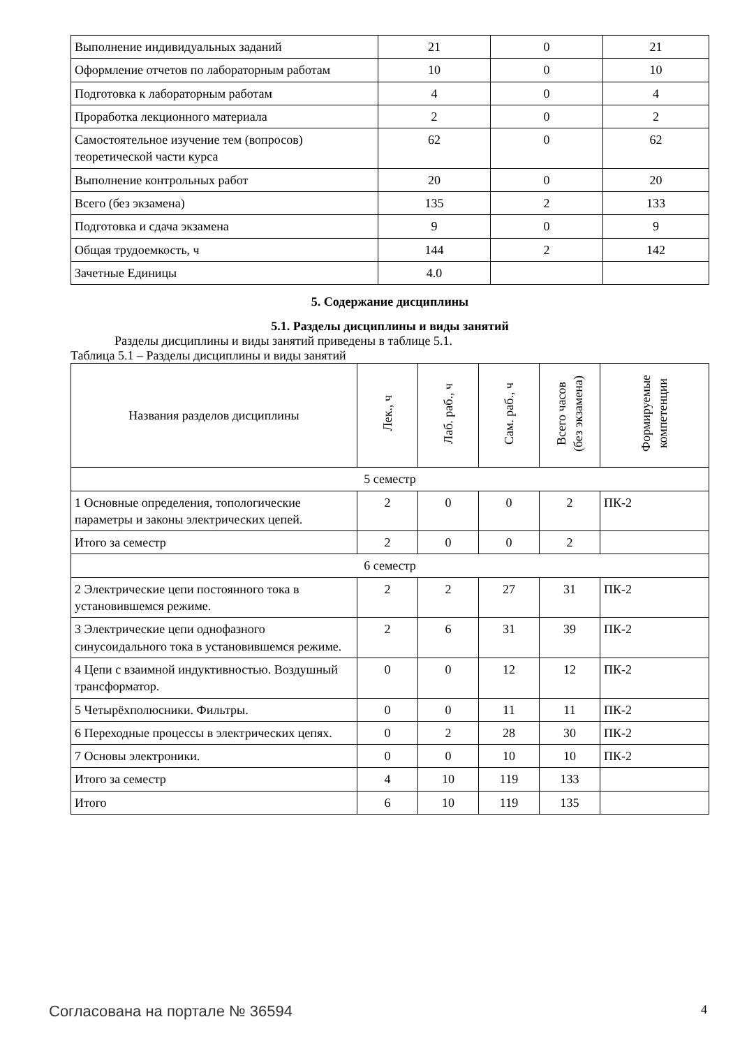| Выполнение индивидуальных заданий | 21 | 0 | 21 |
| Оформление отчетов по лабораторным работам | 10 | 0 | 10 |
| Подготовка к лабораторным работам | 4 | 0 | 4 |
| Проработка лекционного материала | 2 | 0 | 2 |
| Самостоятельное изучение тем (вопросов) теоретической части курса | 62 | 0 | 62 |
| Выполнение контрольных работ | 20 | 0 | 20 |
| Всего (без экзамена) | 135 | 2 | 133 |
| Подготовка и сдача экзамена | 9 | 0 | 9 |
| Общая трудоемкость, ч | 144 | 2 | 142 |
| Зачетные Единицы | 4.0 | | |
5. Содержание дисциплины
5.1. Разделы дисциплины и виды занятий
Разделы дисциплины и виды занятий приведены в таблице 5.1.
Таблица 5.1 – Разделы дисциплины и виды занятий
| Названия разделов дисциплины | Лек., ч | Лаб. раб., ч | Сам. раб., ч | Всего часов (без экзамена) | Формируемые компетенции |
| --- | --- | --- | --- | --- | --- |
| 5 семестр | | | | | |
| 1 Основные определения, топологические параметры и законы электрических цепей. | 2 | 0 | 0 | 2 | ПК-2 |
| Итого за семестр | 2 | 0 | 0 | 2 | |
| 6 семестр | | | | | |
| 2 Электрические цепи постоянного тока в установившемся режиме. | 2 | 2 | 27 | 31 | ПК-2 |
| 3 Электрические цепи однофазного синусоидального тока в установившемся режиме. | 2 | 6 | 31 | 39 | ПК-2 |
| 4 Цепи с взаимной индуктивностью. Воздушный трансформатор. | 0 | 0 | 12 | 12 | ПК-2 |
| 5 Четырёхполюсники. Фильтры. | 0 | 0 | 11 | 11 | ПК-2 |
| 6 Переходные процессы в электрических цепях. | 0 | 2 | 28 | 30 | ПК-2 |
| 7 Основы электроники. | 0 | 0 | 10 | 10 | ПК-2 |
| Итого за семестр | 4 | 10 | 119 | 133 | |
| Итого | 6 | 10 | 119 | 135 | |
Согласована на портале № 36594 4